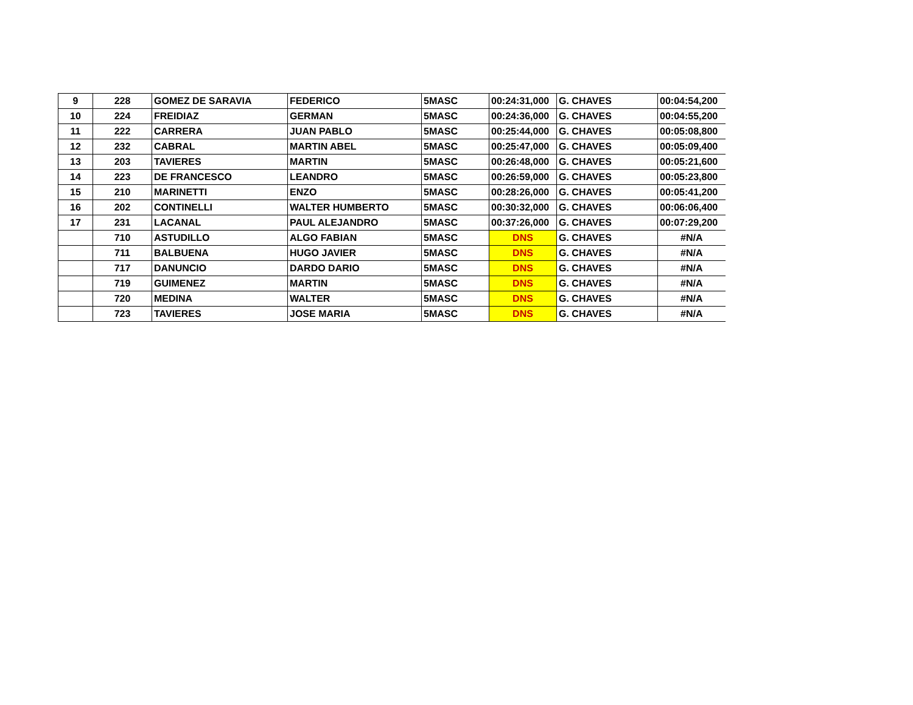| 9 | 228 | GOMEZ DE SARAVIA | FEDERICO | 5MASC | 00:24:31,000 | G. CHAVES | 00:04:54,200 |
| 10 | 224 | FREIDIAZ | GERMAN | 5MASC | 00:24:36,000 | G. CHAVES | 00:04:55,200 |
| 11 | 222 | CARRERA | JUAN PABLO | 5MASC | 00:25:44,000 | G. CHAVES | 00:05:08,800 |
| 12 | 232 | CABRAL | MARTIN ABEL | 5MASC | 00:25:47,000 | G. CHAVES | 00:05:09,400 |
| 13 | 203 | TAVIERES | MARTIN | 5MASC | 00:26:48,000 | G. CHAVES | 00:05:21,600 |
| 14 | 223 | DE FRANCESCO | LEANDRO | 5MASC | 00:26:59,000 | G. CHAVES | 00:05:23,800 |
| 15 | 210 | MARINETTI | ENZO | 5MASC | 00:28:26,000 | G. CHAVES | 00:05:41,200 |
| 16 | 202 | CONTINELLI | WALTER HUMBERTO | 5MASC | 00:30:32,000 | G. CHAVES | 00:06:06,400 |
| 17 | 231 | LACANAL | PAUL ALEJANDRO | 5MASC | 00:37:26,000 | G. CHAVES | 00:07:29,200 |
| | 710 | ASTUDILLO | ALGO FABIAN | 5MASC | DNS | G. CHAVES | #N/A |
| | 711 | BALBUENA | HUGO JAVIER | 5MASC | DNS | G. CHAVES | #N/A |
| | 717 | DANUNCIO | DARDO DARIO | 5MASC | DNS | G. CHAVES | #N/A |
| | 719 | GUIMENEZ | MARTIN | 5MASC | DNS | G. CHAVES | #N/A |
| | 720 | MEDINA | WALTER | 5MASC | DNS | G. CHAVES | #N/A |
| | 723 | TAVIERES | JOSE MARIA | 5MASC | DNS | G. CHAVES | #N/A |